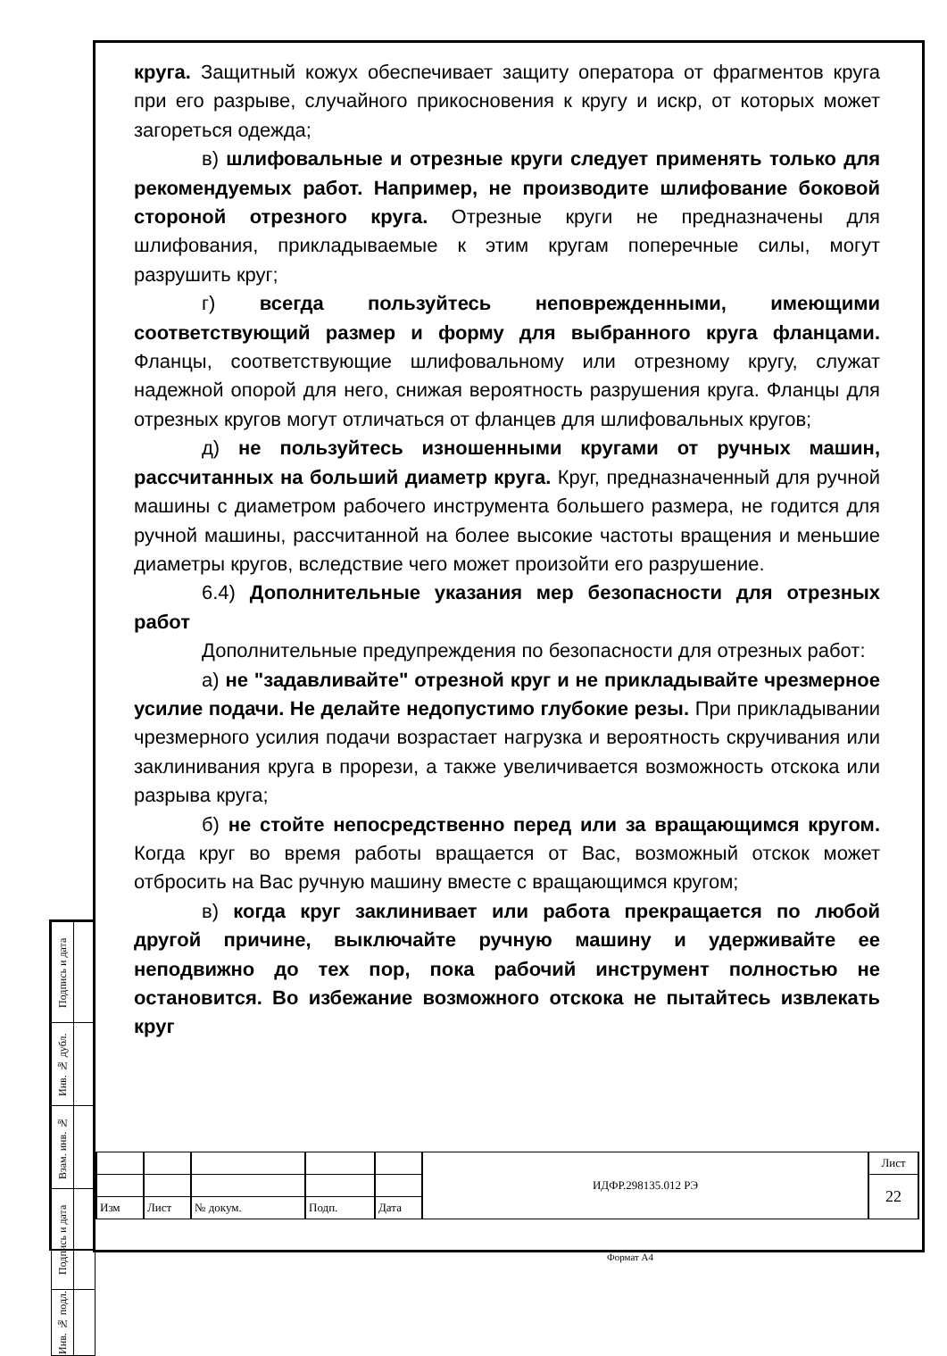| Подпись и дата | |
| Инв. № дубл. | |
| Взам. инв. № | |
| Подпись и дата | |
| Инв. № подл. | |
круга. Защитный кожух обеспечивает защиту оператора от фрагментов круга при его разрыве, случайного прикосновения к кругу и искр, от которых может загореться одежда;
в) шлифовальные и отрезные круги следует применять только для рекомендуемых работ. Например, не производите шлифование боковой стороной отрезного круга. Отрезные круги не предназначены для шлифования, прикладываемые к этим кругам поперечные силы, могут разрушить круг;
г) всегда пользуйтесь неповрежденными, имеющими соответствующий размер и форму для выбранного круга фланцами. Фланцы, соответствующие шлифовальному или отрезному кругу, служат надежной опорой для него, снижая вероятность разрушения круга. Фланцы для отрезных кругов могут отличаться от фланцев для шлифовальных кругов;
д) не пользуйтесь изношенными кругами от ручных машин, рассчитанных на больший диаметр круга. Круг, предназначенный для ручной машины с диаметром рабочего инструмента большего размера, не годится для ручной машины, рассчитанной на более высокие частоты вращения и меньшие диаметры кругов, вследствие чего может произойти его разрушение.
6.4) Дополнительные указания мер безопасности для отрезных работ
Дополнительные предупреждения по безопасности для отрезных работ:
а) не "задавливайте" отрезной круг и не прикладывайте чрезмерное усилие подачи. Не делайте недопустимо глубокие резы. При прикладывании чрезмерного усилия подачи возрастает нагрузка и вероятность скручивания или заклинивания круга в прорези, а также увеличивается возможность отскока или разрыва круга;
б) не стойте непосредственно перед или за вращающимся кругом. Когда круг во время работы вращается от Вас, возможный отскок может отбросить на Вас ручную машину вместе с вращающимся кругом;
в) когда круг заклинивает или работа прекращается по любой другой причине, выключайте ручную машину и удерживайте ее неподвижно до тех пор, пока рабочий инструмент полностью не остановится. Во избежание возможного отскока не пытайтесь извлекать круг
| | | | | | ИДФР.298135.012 РЭ | Лист |
| | | | | | | 22 |
| Изм | Лист | № докум. | Подп. | Дата | | |
Формат А4